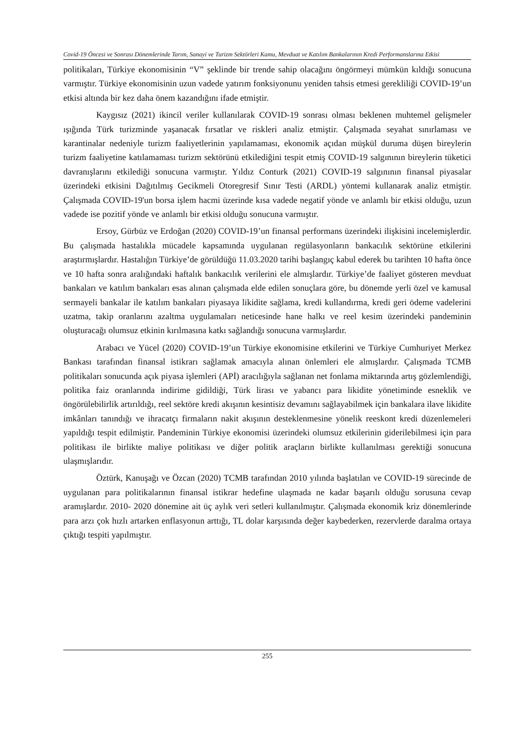Covid-19 Öncesi ve Sonrası Dönemlerinde Tarım, Sanayi ve Turizm Sektörleri Kamu, Mevduat ve Katılım Bankalarının Kredi Performanslarına Etkisi
politikaları, Türkiye ekonomisinin “V” şeklinde bir trende sahip olacağını öngörmeyi mümkün kıldığı sonucuna varmıştır. Türkiye ekonomisinin uzun vadede yatırım fonksiyonunu yeniden tahsis etmesi gerekliliği COVID-19’un etkisi altında bir kez daha önem kazandığını ifade etmiştir.
Kaygısız (2021) ikincil veriler kullanılarak COVID-19 sonrası olması beklenen muhtemel gelişmeler ışığında Türk turizminde yaşanacak fırsatlar ve riskleri analiz etmiştir. Çalışmada seyahat sınırlaması ve karantinalar nedeniyle turizm faaliyetlerinin yapılamaması, ekonomik açıdan müşkül duruma düşen bireylerin turizm faaliyetine katılamaması turizm sektörünü etkilediğini tespit etmiş COVID-19 salgınının bireylerin tüketici davranışlarını etkilediği sonucuna varmıştır. Yıldız Conturk (2021) COVID-19 salgınının finansal piyasalar üzerindeki etkisini Dağıtılmış Gecikmeli Otoregresif Sınır Testi (ARDL) yöntemi kullanarak analiz etmiştir. Çalışmada COVID-19'un borsa işlem hacmi üzerinde kısa vadede negatif yönde ve anlamlı bir etkisi olduğu, uzun vadede ise pozitif yönde ve anlamlı bir etkisi olduğu sonucuna varmıştır.
Ersoy, Gürbüz ve Erdoğan (2020) COVID-19’un finansal performans üzerindeki ilişkisini incelemişlerdir. Bu çalışmada hastalıkla mücadele kapsamında uygulanan regülasyonların bankacılık sektörüne etkilerini araştırmışlardır. Hastalığın Türkiye’de görüldüğü 11.03.2020 tarihi başlangıç kabul ederek bu tarihten 10 hafta önce ve 10 hafta sonra aralığındaki haftalık bankacılık verilerini ele almışlardır. Türkiye’de faaliyet gösteren mevduat bankaları ve katılım bankaları esas alınan çalışmada elde edilen sonuçlara göre, bu dönemde yerli özel ve kamusal sermayeli bankalar ile katılım bankaları piyasaya likidite sağlama, kredi kullandırma, kredi geri ödeme vadelerini uzatma, takip oranlarını azaltma uygulamaları neticesinde hane halkı ve reel kesim üzerindeki pandeminin oluşturacağı olumsuz etkinin kırılmasına katkı sağlandığı sonucuna varmışlardır.
Arabacı ve Yücel (2020) COVID-19’un Türkiye ekonomisine etkilerini ve Türkiye Cumhuriyet Merkez Bankası tarafından finansal istikrarı sağlamak amacıyla alınan önlemleri ele almışlardır. Çalışmada TCMB politikaları sonucunda açık piyasa işlemleri (APİ) aracılığıyla sağlanan net fonlama miktarında artış gözlemlendiği, politika faiz oranlarında indirime gidildiği, Türk lirası ve yabancı para likidite yönetiminde esneklik ve öngörülebilirlik artırıldığı, reel sektöre kredi akışının kesintisiz devamını sağlayabilmek için bankalara ilave likidite imkânları tanındığı ve ihracatçı firmaların nakit akışının desteklenmesine yönelik reeskont kredi düzenlemeleri yapıldığı tespit edilmiştir. Pandeminin Türkiye ekonomisi üzerindeki olumsuz etkilerinin giderilebilmesi için para politikası ile birlikte maliye politikası ve diğer politik araçların birlikte kullanılması gerektiği sonucuna ulaşmışlarıdır.
Öztürk, Kanuşağı ve Özcan (2020) TCMB tarafından 2010 yılında başlatılan ve COVID-19 sürecinde de uygulanan para politikalarının finansal istikrar hedefine ulaşmada ne kadar başarılı olduğu sorusuna cevap aramışlardır. 2010- 2020 dönemine ait üç aylık veri setleri kullanılmıştır. Çalışmada ekonomik kriz dönemlerinde para arzı çok hızlı artarken enflasyonun arttığı, TL dolar karşısında değer kaybederken, rezervlerde daralma ortaya çıktığı tespiti yapılmıştır.
255